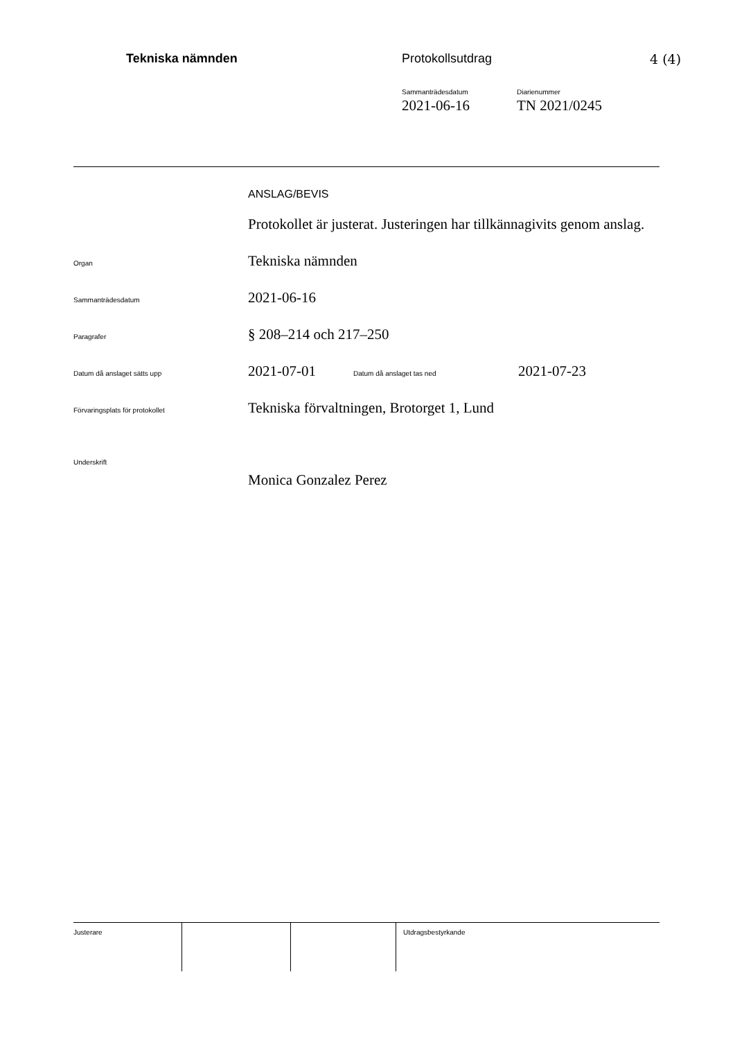Tekniska nämnden Protokollsutdrag 4 (4)
Sammanträdesdatum
2021-06-16
Diarienummer
TN 2021/0245
ANSLAG/BEVIS
Protokollet är justerat. Justeringen har tillkännagivits genom anslag.
Organ
Tekniska nämnden
Sammanträdesdatum
2021-06-16
Paragrafer
§ 208–214 och 217–250
Datum då anslaget sätts upp
2021-07-01
Datum då anslaget tas ned
2021-07-23
Förvaringsplats för protokollet
Tekniska förvaltningen, Brotorget 1, Lund
Underskrift
Monica Gonzalez Perez
Justerare Utdragsbestyrkande